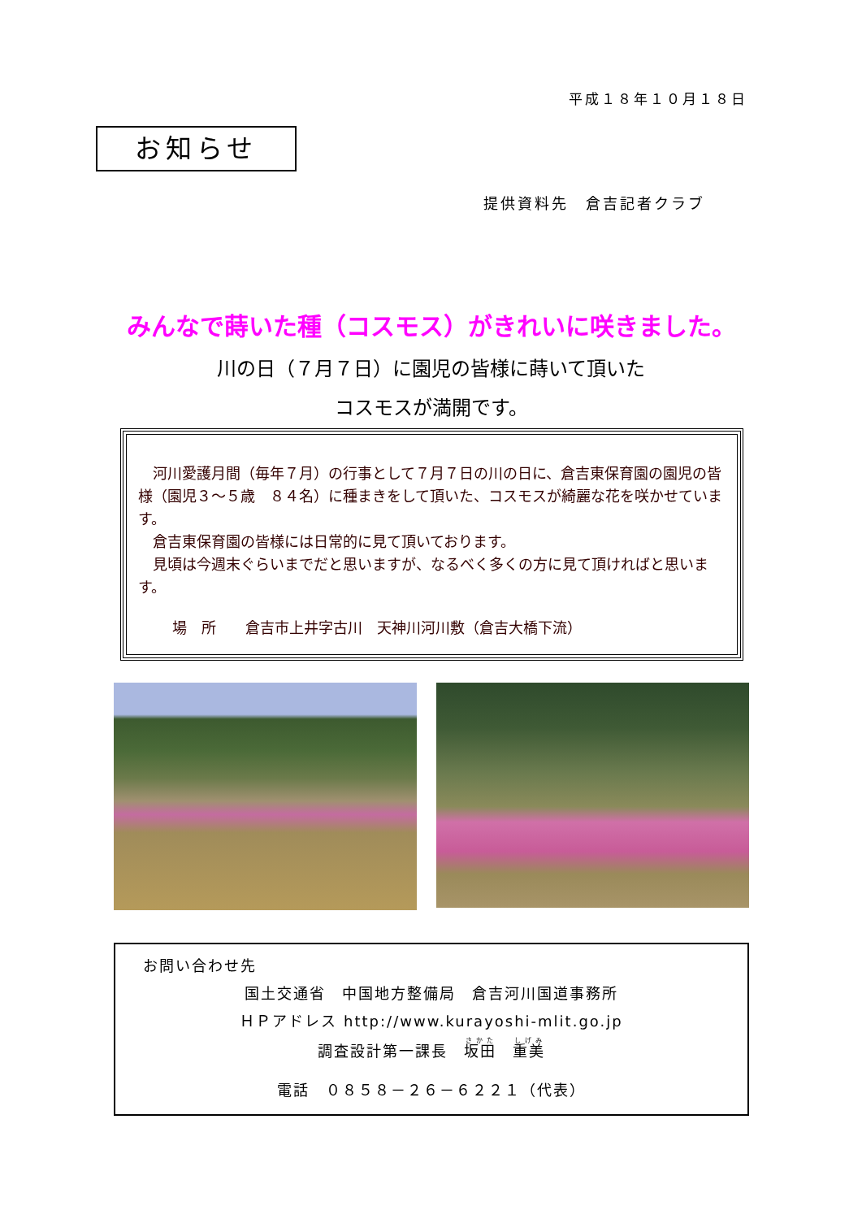平成１８年１０月１８日
お知らせ
提供資料先　倉吉記者クラブ
みんなで蒔いた種（コスモス）がきれいに咲きました。
川の日（７月７日）に園児の皆様に蒔いて頂いた
コスモスが満開です。
　河川愛護月間（毎年７月）の行事として７月７日の川の日に、倉吉東保育園の園児の皆様（園児３～５歳　８４名）に種まきをして頂いた、コスモスが綺麗な花を咲かせています。
　倉吉東保育園の皆様には日常的に見て頂いております。
　見頃は今週末ぐらいまでだと思いますが、なるべく多くの方に見て頂ければと思います。
場　所　　倉吉市上井字古川　天神川河川敷（倉吉大橋下流）
お問い合わせ先
国土交通省　中国地方整備局　倉吉河川国道事務所
ＨＰアドレス http://www.kurayoshi-mlit.go.jp
調査設計第一課長　坂田　重美
電話　０８５８－２６－６２２１（代表）